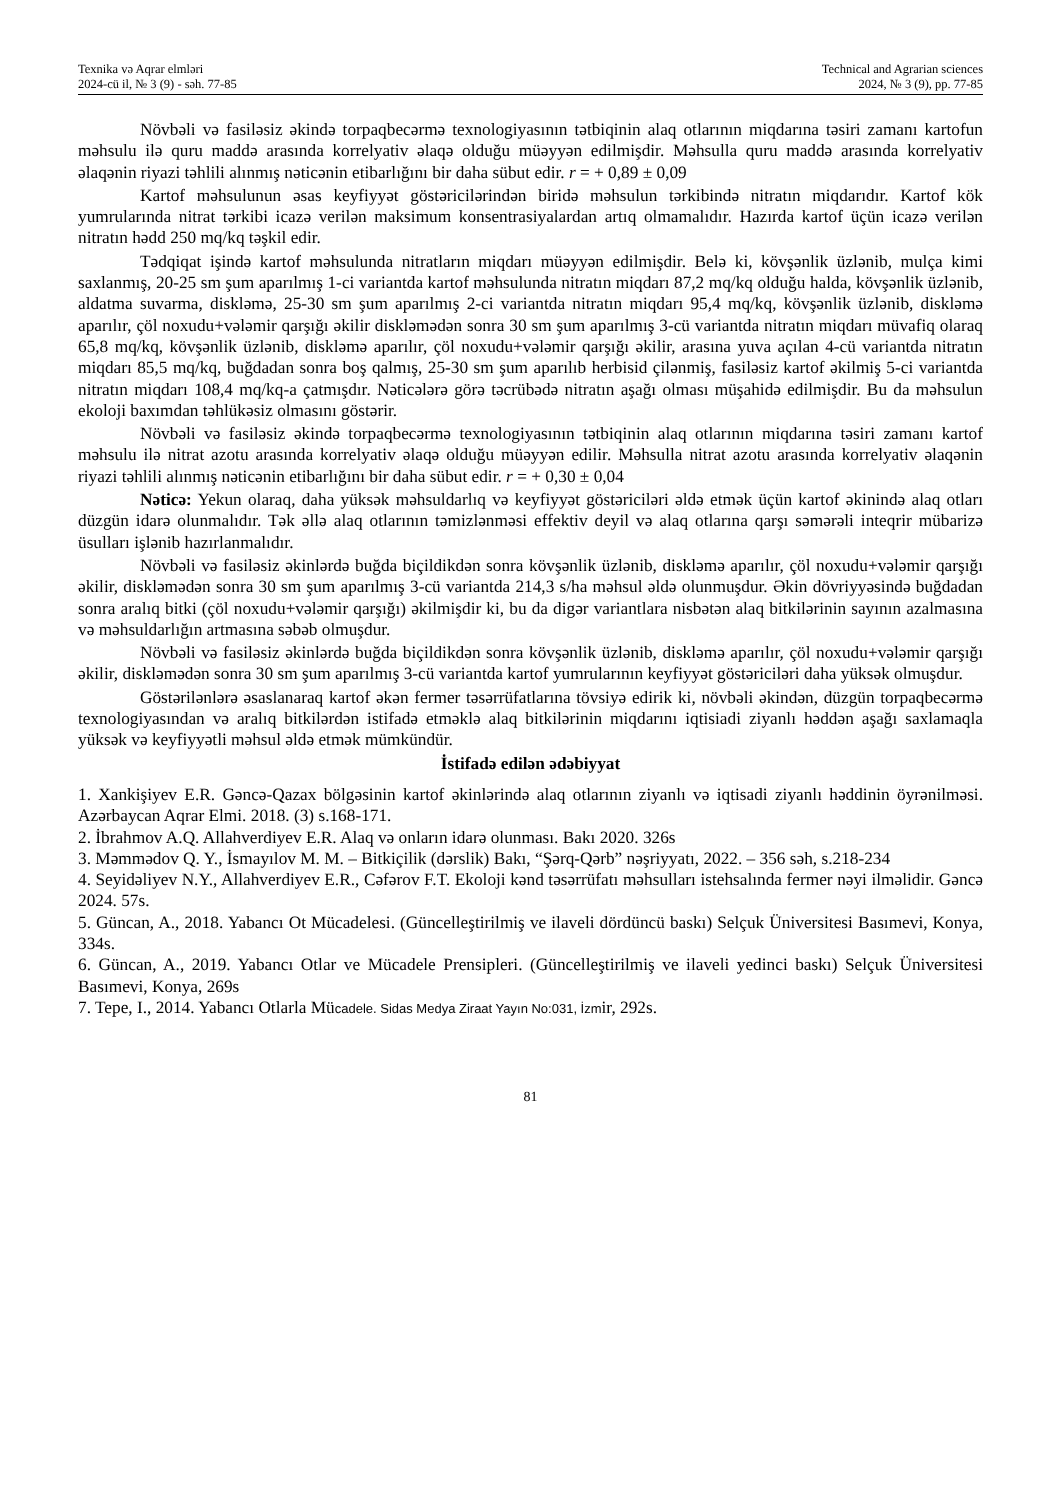Texnika və Aqrar elmləri
2024-cü il, № 3 (9) - səh. 77-85
Technical and Agrarian sciences
2024, № 3 (9), pp. 77-85
Növbəli və fasiləsiz əkində torpaqbecərmə texnologiyasının tətbiqinin alaq otlarının miqdarına təsiri zamanı kartofun məhsulu ilə quru maddə arasında korrelyativ əlaqə olduğu müəyyən edilmişdir. Məhsulla quru maddə arasında korrelyativ əlaqənin riyazi təhlili alınmış nəticənin etibarlığını bir daha sübut edir. r = + 0,89 ± 0,09
Kartof məhsulunun əsas keyfiyyət göstəricilərindən biridə məhsulun tərkibində nitratın miqdarıdır. Kartof kök yumrularında nitrat tərkibi icazə verilən maksimum konsentrasiyalardan artıq olmamalıdır. Hazırda kartof üçün icazə verilən nitratın hədd 250 mq/kq təşkil edir.
Tədqiqat işində kartof məhsulunda nitratların miqdarı müəyyən edilmişdir. Belə ki, kövşənlik üzlənib, mulça kimi saxlanmış, 20-25 sm şum aparılmış 1-ci variantda kartof məhsulunda nitratın miqdarı 87,2 mq/kq olduğu halda, kövşənlik üzlənib, aldatma suvarma, diskləmə, 25-30 sm şum aparılmış 2-ci variantda nitratın miqdarı 95,4 mq/kq, kövşənlik üzlənib, diskləmə aparılır, çöl noxudu+vələmir qarşığı əkilir diskləmədən sonra 30 sm şum aparılmış 3-cü variantda nitratın miqdarı müvafiq olaraq 65,8 mq/kq, kövşənlik üzlənib, diskləmə aparılır, çöl noxudu+vələmir qarşığı əkilir, arasına yuva açılan 4-cü variantda nitratın miqdarı 85,5 mq/kq, buğdadan sonra boş qalmış, 25-30 sm şum aparılıb herbisid çilənmiş, fasiləsiz kartof əkilmiş 5-ci variantda nitratın miqdarı 108,4 mq/kq-a çatmışdır. Nəticələrə görə təcrübədə nitratın aşağı olması müşahidə edilmişdir. Bu da məhsulun ekoloji baxımdan təhlükəsiz olmasını göstərir.
Növbəli və fasiləsiz əkində torpaqbecərmə texnologiyasının tətbiqinin alaq otlarının miqdarına təsiri zamanı kartof məhsulu ilə nitrat azotu arasında korrelyativ əlaqə olduğu müəyyən edilir. Məhsulla nitrat azotu arasında korrelyativ əlaqənin riyazi təhlili alınmış nəticənin etibarlığını bir daha sübut edir. r = + 0,30 ± 0,04
Nəticə: Yekun olaraq, daha yüksək məhsuldarlıq və keyfiyyət göstəriciləri əldə etmək üçün kartof əkinində alaq otları düzgün idarə olunmalıdır. Tək əllə alaq otlarının təmizlənməsi effektiv deyil və alaq otlarına qarşı səmərəli inteqrir mübarizə üsulları işlənib hazırlanmalıdır.
Növbəli və fasiləsiz əkinlərdə buğda biçildikdən sonra kövşənlik üzlənib, diskləmə aparılır, çöl noxudu+vələmir qarşığı əkilir, diskləmədən sonra 30 sm şum aparılmış 3-cü variantda 214,3 s/ha məhsul əldə olunmuşdur. Əkin dövriyyəsində buğdadan sonra aralıq bitki (çöl noxudu+vələmir qarşığı) əkilmişdir ki, bu da digər variantlara nisbətən alaq bitkilərinin sayının azalmasına və məhsuldarlığın artmasına səbəb olmuşdur.
Növbəli və fasiləsiz əkinlərdə buğda biçildikdən sonra kövşənlik üzlənib, diskləmə aparılır, çöl noxudu+vələmir qarşığı əkilir, diskləmədən sonra 30 sm şum aparılmış 3-cü variantda kartof yumrularının keyfiyyət göstəriciləri daha yüksək olmuşdur.
Göstərilənlərə əsaslanaraq kartof əkən fermer təsərrüfatlarına tövsiyə edirik ki, növbəli əkindən, düzgün torpaqbecərmə texnologiyasından və aralıq bitkilərdən istifadə etməklə alaq bitkilərinin miqdarını iqtisiadi ziyanlı həddən aşağı saxlamaqla yüksək və keyfiyyətli məhsul əldə etmək mümkündür.
İstifadə edilən ədəbiyyat
1. Xankişiyev E.R. Gəncə-Qazax bölgəsinin kartof əkinlərində alaq otlarının ziyanlı və iqtisadi ziyanlı həddinin öyrənilməsi. Azərbaycan Aqrar Elmi. 2018. (3) s.168-171.
2. İbrahmov A.Q. Allahverdiyev E.R. Alaq və onların idarə olunması. Bakı 2020. 326s
3. Məmmədov Q. Y., İsmayılov M. M. – Bitkiçilik (dərslik) Bakı, “Şərq-Qərb” nəşriyyatı, 2022. – 356 səh, s.218-234
4. Seyidəliyev N.Y., Allahverdiyev E.R., Cəfərov F.T. Ekoloji kənd təsərrüfatı məhsulları istehsalında fermer nəyi ilməlidir. Gəncə 2024. 57s.
5. Güncan, A., 2018. Yabancı Ot Mücadelesi. (Güncelleştirilmiş ve ilaveli dördüncü baskı) Selçuk Üniversitesi Basımevi, Konya, 334s.
6. Güncan, A., 2019. Yabancı Otlar ve Mücadele Prensipleri. (Güncelleştirilmiş ve ilaveli yedinci baskı) Selçuk Üniversitesi Basımevi, Konya, 269s
7. Tepe, I., 2014. Yabancı Otlarla Mücadele. Sidas Medya Ziraat Yayın No:031, İzmir, 292s.
81